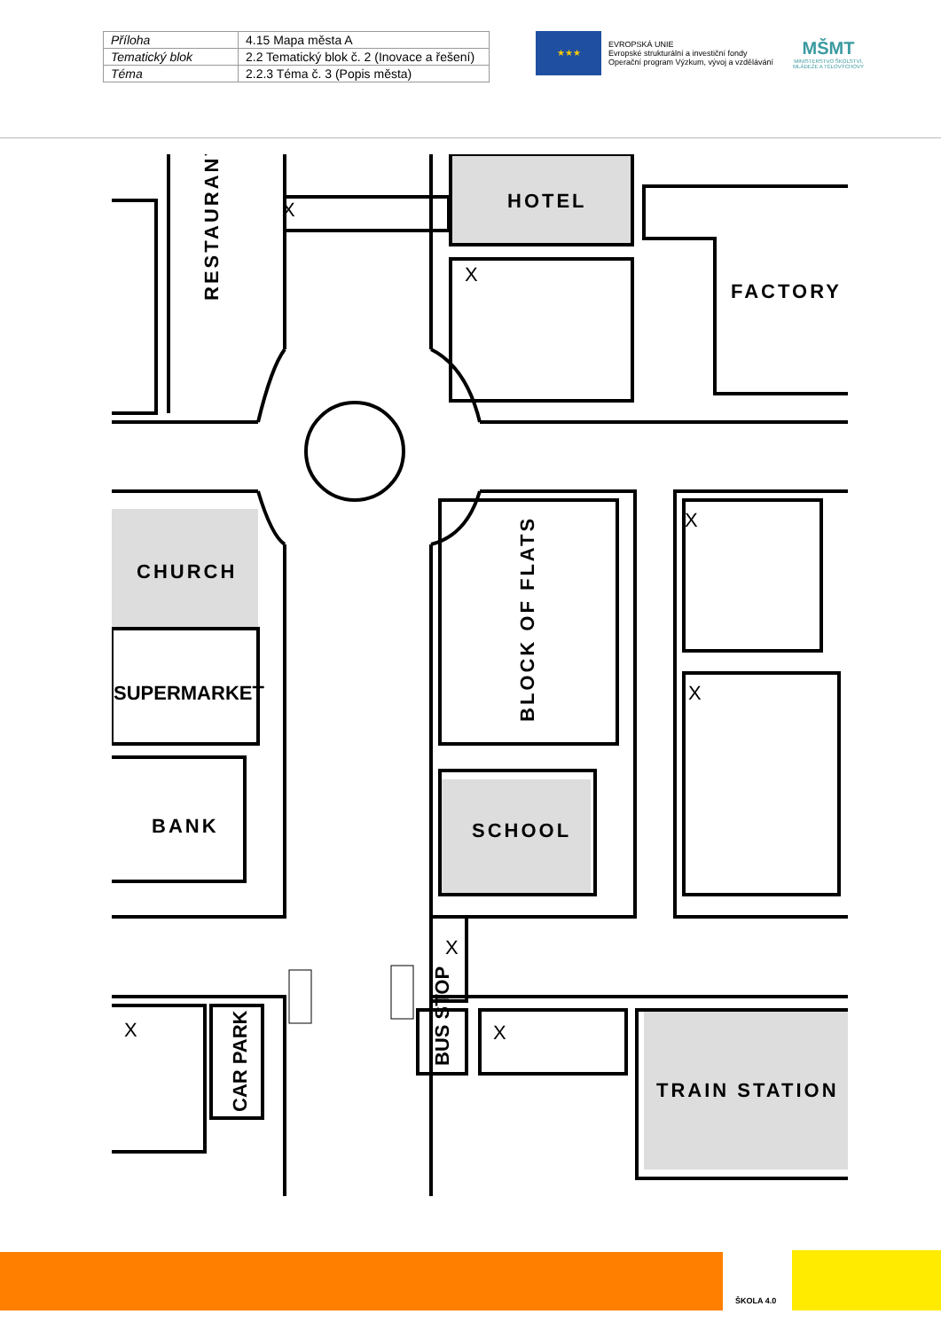| Příloha | 4.15 Mapa města A |
| Tematický blok | 2.2 Tematický blok č. 2 (Inovace a řešení) |
| Téma | 2.2.3 Téma č. 3 (Popis města) |
★★★
EVROPSKÁ UNIE
Evropské strukturální a investiční fondy
Operační program Výzkum, vývoj a vzdělávání
MŠMT
MINISTERSTVO ŠKOLSTVÍ,
MLÁDEŽE A TĚLOVÝCHOVY
HOTEL
FACTORY
RESTAURANT
CHURCH
SUPERMARKET
BANK
SCHOOL
BLOCK OF FLATS
TRAIN STATION
CAR PARK
BUS STOP
X
X
X
X
X
X
X
ŠKOLA 4.0